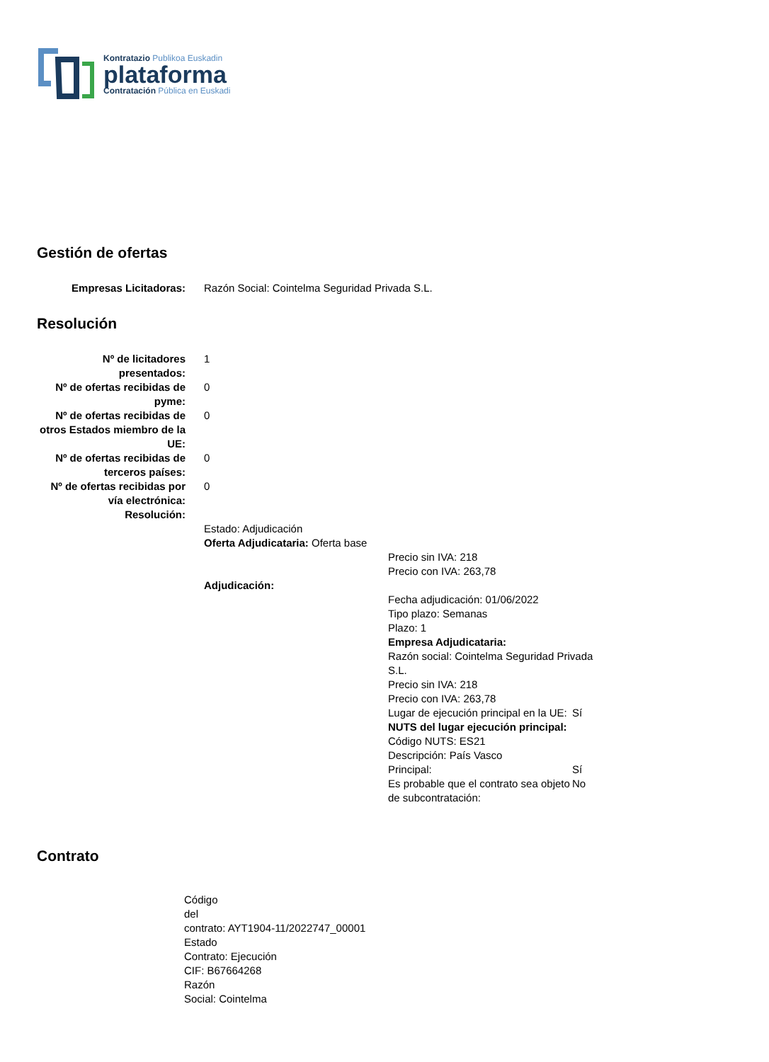Kontratazio Publikoa Euskadin
plataforma
Contratación Pública en Euskadi
Gestión de ofertas
| Empresas Licitadoras: | Razón Social: Cointelma Seguridad Privada S.L. |
Resolución
| Nº de licitadores presentados: | 1 |
| Nº de ofertas recibidas de pyme: | 0 |
| Nº de ofertas recibidas de otros Estados miembro de la UE: | 0 |
| Nº de ofertas recibidas de terceros países: | 0 |
| Nº de ofertas recibidas por vía electrónica: | 0 |
| Resolución: | |
| | Estado: Adjudicación Oferta Adjudicataria: Oferta base Precio sin IVA: 218 Precio con IVA: 263,78 Adjudicación: / Fecha adjudicación: 01/06/2022 / / / Tipo plazo: Semanas / / / Plazo: 1 / / / Empresa Adjudicataria: / / / Razón social: Cointelma Seguridad Privada S.L. / / / Precio sin IVA: 218 / / / Precio con IVA: 263,78 / / / Lugar de ejecución principal en la UE: / Sí / / NUTS del lugar ejecución principal: / / / Código NUTS: ES21 / / / Descripción: País Vasco / / / Principal: / Sí / / Es probable que el contrato sea objeto de subcontratación: / No / |
Contrato
Código del contrato: AYT1904-11/2022747_00001 Estado Contrato: Ejecución CIF: B67664268 Razón Social: Cointelma